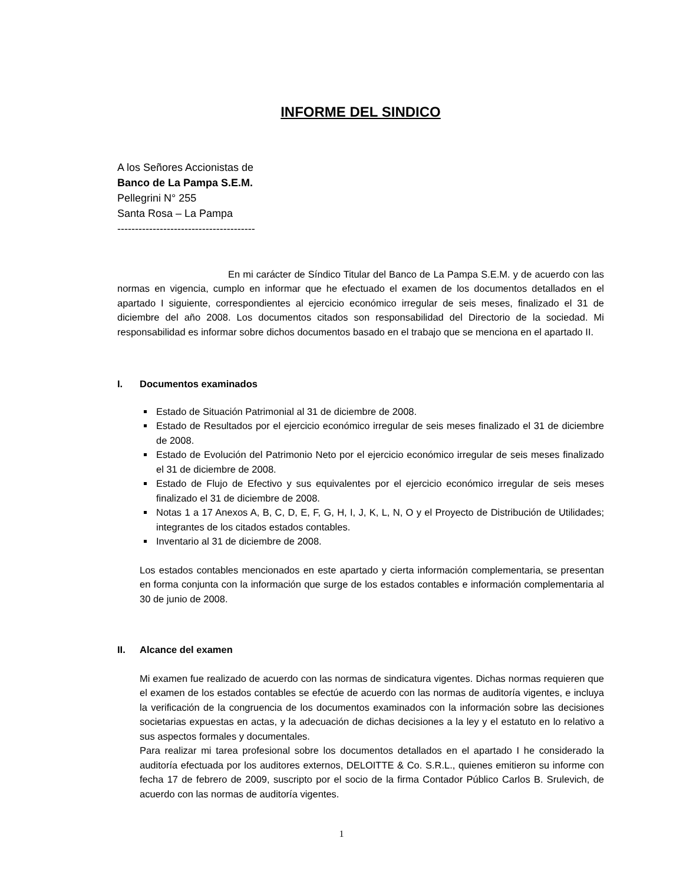INFORME DEL SINDICO
A los Señores Accionistas de
Banco de La Pampa S.E.M.
Pellegrini N° 255
Santa Rosa – La Pampa
---------------------------------------
En mi carácter de Síndico Titular del Banco de La Pampa S.E.M. y de acuerdo con las normas en vigencia, cumplo en informar que he efectuado el examen de los documentos detallados en el apartado I siguiente, correspondientes al ejercicio económico irregular de seis meses, finalizado el 31 de diciembre del año 2008. Los documentos citados son responsabilidad del Directorio de la sociedad. Mi responsabilidad es informar sobre dichos documentos basado en el trabajo que se menciona en el apartado II.
I. Documentos examinados
Estado de Situación Patrimonial al 31 de diciembre de 2008.
Estado de Resultados por el ejercicio económico irregular de seis meses finalizado el 31 de diciembre de 2008.
Estado de Evolución del Patrimonio Neto por el ejercicio económico irregular de seis meses finalizado el 31 de diciembre de 2008.
Estado de Flujo de Efectivo y sus equivalentes por el ejercicio económico irregular de seis meses finalizado el 31 de diciembre de 2008.
Notas 1 a 17 Anexos A, B, C, D, E, F, G, H, I, J, K, L, N, O y el Proyecto de Distribución de Utilidades; integrantes de los citados estados contables.
Inventario al 31 de diciembre de 2008.
Los estados contables mencionados en este apartado y cierta información complementaria, se presentan en forma conjunta con la información que surge de los estados contables e información complementaria al 30 de junio de 2008.
II. Alcance del examen
Mi examen fue realizado de acuerdo con las normas de sindicatura vigentes. Dichas normas requieren que el examen de los estados contables se efectúe de acuerdo con las normas de auditoría vigentes, e incluya la verificación de la congruencia de los documentos examinados con la información sobre las decisiones societarias expuestas en actas, y la adecuación de dichas decisiones a la ley y el estatuto en lo relativo a sus aspectos formales y documentales.
Para realizar mi tarea profesional sobre los documentos detallados en el apartado I he considerado la auditoría efectuada por los auditores externos, DELOITTE & Co. S.R.L., quienes emitieron su informe con fecha 17 de febrero de 2009, suscripto por el socio de la firma Contador Público Carlos B. Srulevich, de acuerdo con las normas de auditoría vigentes.
1